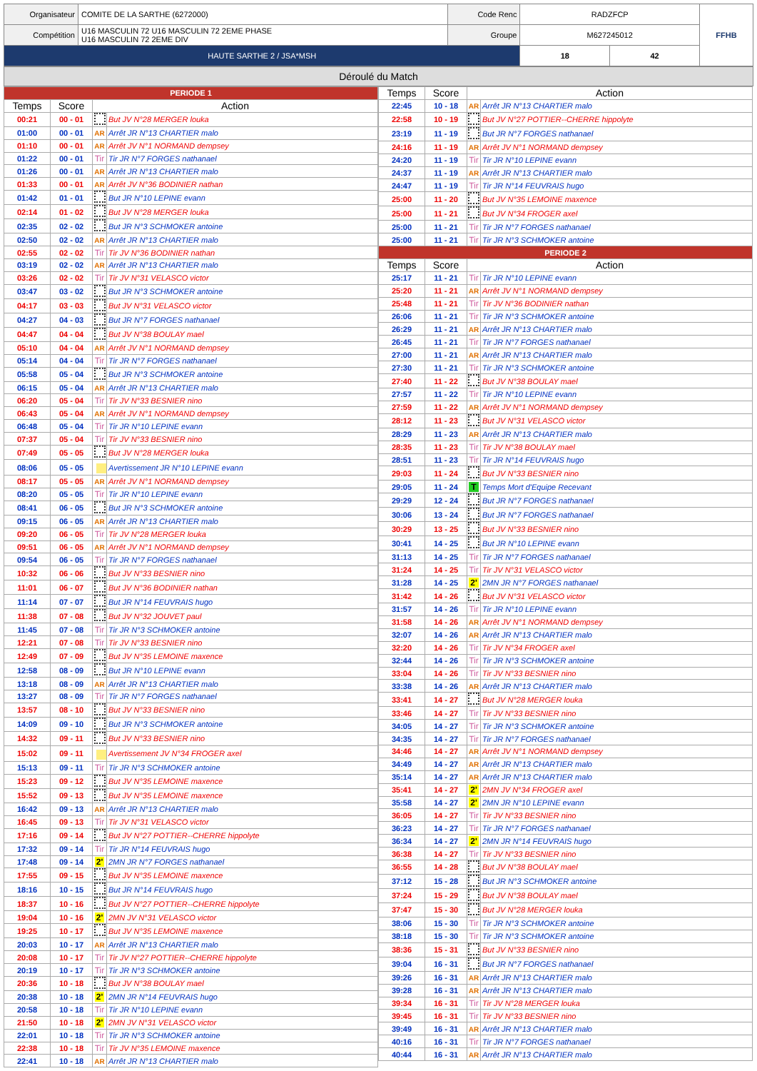| Organisateur | COMITE DE LA SARTHE (6272000) | Code Renc | RADZFCP | | FFHB |
| Compétition | U16 MASCULIN 72 U16 MASCULIN 72 2EME PHASE U16 MASCULIN 72 2EME DIV | Groupe | M627245012 | | |
| HAUTE SARTHE 2 / JSA*MSH | | | 18 | 42 | |
Déroulé du Match
| PERIODE 1 | | | |
| Temps | Score | Action | |
| 00:21 | 00 - 01 | | But JV N°28 MERGER louka |
| 01:00 | 00 - 01 | AR | Arrêt JR N°13 CHARTIER malo |
| 01:10 | 00 - 01 | AR | Arrêt JV N°1 NORMAND dempsey |
| 01:22 | 00 - 01 | Tir | Tir JR N°7 FORGES nathanael |
| 01:26 | 00 - 01 | AR | Arrêt JR N°13 CHARTIER malo |
| 01:33 | 00 - 01 | AR | Arrêt JV N°36 BODINIER nathan |
| 01:42 | 01 - 01 | | But JR N°10 LEPINE evann |
| 02:14 | 01 - 02 | | But JV N°28 MERGER louka |
| 02:35 | 02 - 02 | | But JR N°3 SCHMOKER antoine |
| 02:50 | 02 - 02 | AR | Arrêt JR N°13 CHARTIER malo |
| 02:55 | 02 - 02 | Tir | Tir JV N°36 BODINIER nathan |
| 03:19 | 02 - 02 | AR | Arrêt JR N°13 CHARTIER malo |
| 03:26 | 02 - 02 | Tir | Tir JV N°31 VELASCO victor |
| 03:47 | 03 - 02 | | But JR N°3 SCHMOKER antoine |
| 04:17 | 03 - 03 | | But JV N°31 VELASCO victor |
| 04:27 | 04 - 03 | | But JR N°7 FORGES nathanael |
| 04:47 | 04 - 04 | | But JV N°38 BOULAY mael |
| 05:10 | 04 - 04 | AR | Arrêt JV N°1 NORMAND dempsey |
| 05:14 | 04 - 04 | Tir | Tir JR N°7 FORGES nathanael |
| 05:58 | 05 - 04 | | But JR N°3 SCHMOKER antoine |
| 06:15 | 05 - 04 | AR | Arrêt JR N°13 CHARTIER malo |
| 06:20 | 05 - 04 | Tir | Tir JV N°33 BESNIER nino |
| 06:43 | 05 - 04 | AR | Arrêt JV N°1 NORMAND dempsey |
| 06:48 | 05 - 04 | Tir | Tir JR N°10 LEPINE evann |
| 07:37 | 05 - 04 | Tir | Tir JV N°33 BESNIER nino |
| 07:49 | 05 - 05 | | But JV N°28 MERGER louka |
| 08:06 | 05 - 05 | | Avertissement JR N°10 LEPINE evann |
| 08:17 | 05 - 05 | AR | Arrêt JV N°1 NORMAND dempsey |
| 08:20 | 05 - 05 | Tir | Tir JR N°10 LEPINE evann |
| 08:41 | 06 - 05 | | But JR N°3 SCHMOKER antoine |
| 09:15 | 06 - 05 | AR | Arrêt JR N°13 CHARTIER malo |
| 09:20 | 06 - 05 | Tir | Tir JV N°28 MERGER louka |
| 09:51 | 06 - 05 | AR | Arrêt JV N°1 NORMAND dempsey |
| 09:54 | 06 - 05 | Tir | Tir JR N°7 FORGES nathanael |
| 10:32 | 06 - 06 | | But JV N°33 BESNIER nino |
| 11:01 | 06 - 07 | | But JV N°36 BODINIER nathan |
| 11:14 | 07 - 07 | | But JR N°14 FEUVRAIS hugo |
| 11:38 | 07 - 08 | | But JV N°32 JOUVET paul |
| 11:45 | 07 - 08 | Tir | Tir JR N°3 SCHMOKER antoine |
| 12:21 | 07 - 08 | Tir | Tir JV N°33 BESNIER nino |
| 12:49 | 07 - 09 | | But JV N°35 LEMOINE maxence |
| 12:58 | 08 - 09 | | But JR N°10 LEPINE evann |
| 13:18 | 08 - 09 | AR | Arrêt JR N°13 CHARTIER malo |
| 13:27 | 08 - 09 | Tir | Tir JR N°7 FORGES nathanael |
| 13:57 | 08 - 10 | | But JV N°33 BESNIER nino |
| 14:09 | 09 - 10 | | But JR N°3 SCHMOKER antoine |
| 14:32 | 09 - 11 | | But JV N°33 BESNIER nino |
| 15:02 | 09 - 11 | | Avertissement JV N°34 FROGER axel |
| 15:13 | 09 - 11 | Tir | Tir JR N°3 SCHMOKER antoine |
| 15:23 | 09 - 12 | | But JV N°35 LEMOINE maxence |
| 15:52 | 09 - 13 | | But JV N°35 LEMOINE maxence |
| 16:42 | 09 - 13 | AR | Arrêt JR N°13 CHARTIER malo |
| 16:45 | 09 - 13 | Tir | Tir JV N°31 VELASCO victor |
| 17:16 | 09 - 14 | | But JV N°27 POTTIER--CHERRE hippolyte |
| 17:32 | 09 - 14 | Tir | Tir JR N°14 FEUVRAIS hugo |
| 17:48 | 09 - 14 | 2' | 2MN JR N°7 FORGES nathanael |
| 17:55 | 09 - 15 | | But JV N°35 LEMOINE maxence |
| 18:16 | 10 - 15 | | But JR N°14 FEUVRAIS hugo |
| 18:37 | 10 - 16 | | But JV N°27 POTTIER--CHERRE hippolyte |
| 19:04 | 10 - 16 | 2' | 2MN JV N°31 VELASCO victor |
| 19:25 | 10 - 17 | | But JV N°35 LEMOINE maxence |
| 20:03 | 10 - 17 | AR | Arrêt JR N°13 CHARTIER malo |
| 20:08 | 10 - 17 | Tir | Tir JV N°27 POTTIER--CHERRE hippolyte |
| 20:19 | 10 - 17 | Tir | Tir JR N°3 SCHMOKER antoine |
| 20:36 | 10 - 18 | | But JV N°38 BOULAY mael |
| 20:38 | 10 - 18 | 2' | 2MN JR N°14 FEUVRAIS hugo |
| 20:58 | 10 - 18 | Tir | Tir JR N°10 LEPINE evann |
| 21:50 | 10 - 18 | 2' | 2MN JV N°31 VELASCO victor |
| 22:01 | 10 - 18 | Tir | Tir JR N°3 SCHMOKER antoine |
| 22:38 | 10 - 18 | Tir | Tir JV N°35 LEMOINE maxence |
| 22:41 | 10 - 18 | AR | Arrêt JR N°13 CHARTIER malo |
| Temps | Score | Action | |
| --- | --- | --- | --- |
| 22:45 | 10 - 18 | AR | Arrêt JR N°13 CHARTIER malo |
| 22:58 | 10 - 19 | | But JV N°27 POTTIER--CHERRE hippolyte |
| 23:19 | 11 - 19 | | But JR N°7 FORGES nathanael |
| 24:16 | 11 - 19 | AR | Arrêt JV N°1 NORMAND dempsey |
| 24:20 | 11 - 19 | Tir | Tir JR N°10 LEPINE evann |
| 24:37 | 11 - 19 | AR | Arrêt JR N°13 CHARTIER malo |
| 24:47 | 11 - 19 | Tir | Tir JR N°14 FEUVRAIS hugo |
| 25:00 | 11 - 20 | | But JV N°35 LEMOINE maxence |
| 25:00 | 11 - 21 | | But JV N°34 FROGER axel |
| 25:00 | 11 - 21 | Tir | Tir JR N°7 FORGES nathanael |
| 25:00 | 11 - 21 | Tir | Tir JR N°3 SCHMOKER antoine |
| PERIODE 2 | | | |
| Temps | Score | Action | |
| 25:17 | 11 - 21 | Tir | Tir JR N°10 LEPINE evann |
| 25:20 | 11 - 21 | AR | Arrêt JV N°1 NORMAND dempsey |
| 25:48 | 11 - 21 | Tir | Tir JV N°36 BODINIER nathan |
| 26:06 | 11 - 21 | Tir | Tir JR N°3 SCHMOKER antoine |
| 26:29 | 11 - 21 | AR | Arrêt JR N°13 CHARTIER malo |
| 26:45 | 11 - 21 | Tir | Tir JR N°7 FORGES nathanael |
| 27:00 | 11 - 21 | AR | Arrêt JR N°13 CHARTIER malo |
| 27:30 | 11 - 21 | Tir | Tir JR N°3 SCHMOKER antoine |
| 27:40 | 11 - 22 | | But JV N°38 BOULAY mael |
| 27:57 | 11 - 22 | Tir | Tir JR N°10 LEPINE evann |
| 27:59 | 11 - 22 | AR | Arrêt JV N°1 NORMAND dempsey |
| 28:12 | 11 - 23 | | But JV N°31 VELASCO victor |
| 28:29 | 11 - 23 | AR | Arrêt JR N°13 CHARTIER malo |
| 28:35 | 11 - 23 | Tir | Tir JV N°38 BOULAY mael |
| 28:51 | 11 - 23 | Tir | Tir JR N°14 FEUVRAIS hugo |
| 29:03 | 11 - 24 | | But JV N°33 BESNIER nino |
| 29:05 | 11 - 24 | T | Temps Mort d'Equipe Recevant |
| 29:29 | 12 - 24 | | But JR N°7 FORGES nathanael |
| 30:06 | 13 - 24 | | But JR N°7 FORGES nathanael |
| 30:29 | 13 - 25 | | But JV N°33 BESNIER nino |
| 30:41 | 14 - 25 | | But JR N°10 LEPINE evann |
| 31:13 | 14 - 25 | Tir | Tir JR N°7 FORGES nathanael |
| 31:24 | 14 - 25 | Tir | Tir JV N°31 VELASCO victor |
| 31:28 | 14 - 25 | 2' | 2MN JR N°7 FORGES nathanael |
| 31:42 | 14 - 26 | | But JV N°31 VELASCO victor |
| 31:57 | 14 - 26 | Tir | Tir JR N°10 LEPINE evann |
| 31:58 | 14 - 26 | AR | Arrêt JV N°1 NORMAND dempsey |
| 32:07 | 14 - 26 | AR | Arrêt JR N°13 CHARTIER malo |
| 32:20 | 14 - 26 | Tir | Tir JV N°34 FROGER axel |
| 32:44 | 14 - 26 | Tir | Tir JR N°3 SCHMOKER antoine |
| 33:04 | 14 - 26 | Tir | Tir JV N°33 BESNIER nino |
| 33:38 | 14 - 26 | AR | Arrêt JR N°13 CHARTIER malo |
| 33:41 | 14 - 27 | | But JV N°28 MERGER louka |
| 33:46 | 14 - 27 | Tir | Tir JV N°33 BESNIER nino |
| 34:05 | 14 - 27 | Tir | Tir JR N°3 SCHMOKER antoine |
| 34:35 | 14 - 27 | Tir | Tir JR N°7 FORGES nathanael |
| 34:46 | 14 - 27 | AR | Arrêt JV N°1 NORMAND dempsey |
| 34:49 | 14 - 27 | AR | Arrêt JR N°13 CHARTIER malo |
| 35:14 | 14 - 27 | AR | Arrêt JR N°13 CHARTIER malo |
| 35:41 | 14 - 27 | 2' | 2MN JV N°34 FROGER axel |
| 35:58 | 14 - 27 | 2' | 2MN JR N°10 LEPINE evann |
| 36:05 | 14 - 27 | Tir | Tir JV N°33 BESNIER nino |
| 36:23 | 14 - 27 | Tir | Tir JR N°7 FORGES nathanael |
| 36:34 | 14 - 27 | 2' | 2MN JR N°14 FEUVRAIS hugo |
| 36:38 | 14 - 27 | Tir | Tir JV N°33 BESNIER nino |
| 36:55 | 14 - 28 | | But JV N°38 BOULAY mael |
| 37:12 | 15 - 28 | | But JR N°3 SCHMOKER antoine |
| 37:24 | 15 - 29 | | But JV N°38 BOULAY mael |
| 37:47 | 15 - 30 | | But JV N°28 MERGER louka |
| 38:06 | 15 - 30 | Tir | Tir JR N°3 SCHMOKER antoine |
| 38:18 | 15 - 30 | Tir | Tir JR N°3 SCHMOKER antoine |
| 38:36 | 15 - 31 | | But JV N°33 BESNIER nino |
| 39:04 | 16 - 31 | | But JR N°7 FORGES nathanael |
| 39:26 | 16 - 31 | AR | Arrêt JR N°13 CHARTIER malo |
| 39:28 | 16 - 31 | AR | Arrêt JR N°13 CHARTIER malo |
| 39:34 | 16 - 31 | Tir | Tir JV N°28 MERGER louka |
| 39:45 | 16 - 31 | Tir | Tir JV N°33 BESNIER nino |
| 39:49 | 16 - 31 | AR | Arrêt JR N°13 CHARTIER malo |
| 40:16 | 16 - 31 | Tir | Tir JR N°7 FORGES nathanael |
| 40:44 | 16 - 31 | AR | Arrêt JR N°13 CHARTIER malo |